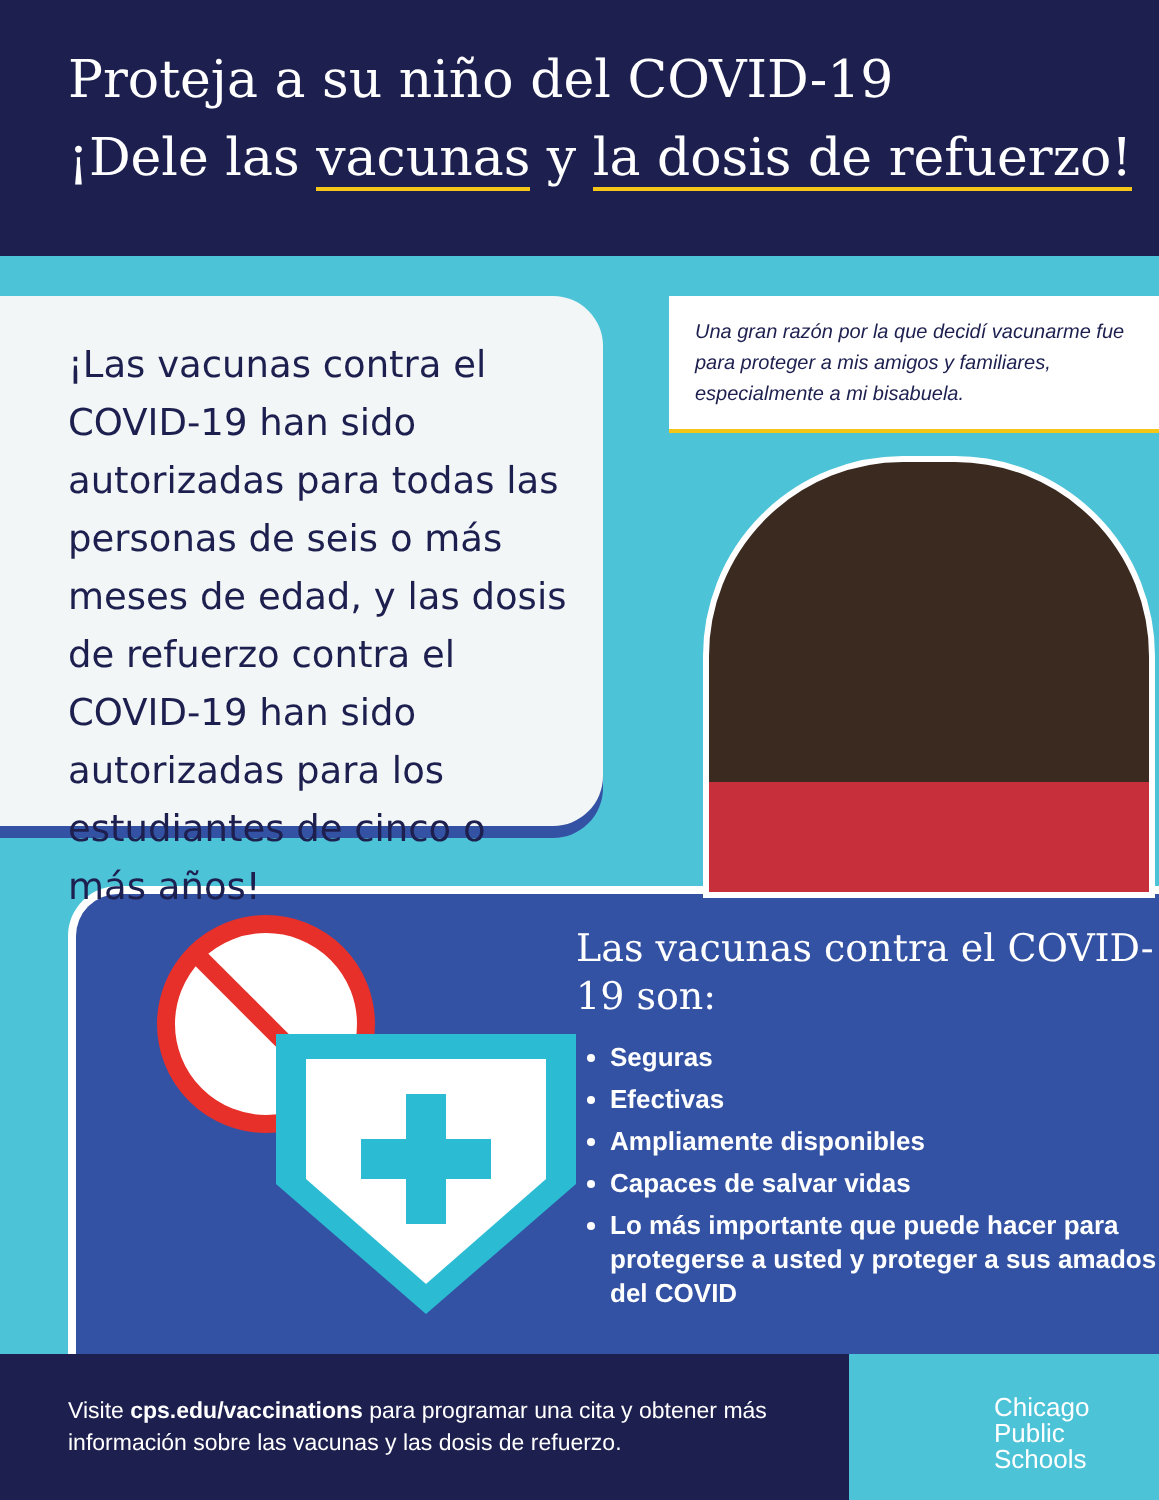Proteja a su niño del COVID-19
¡Dele las vacunas y la dosis de refuerzo!
¡Las vacunas contra el COVID-19 han sido autorizadas para todas las personas de seis o más meses de edad, y las dosis de refuerzo contra el COVID-19 han sido autorizadas para los estudiantes de cinco o más años!
Una gran razón por la que decidí vacunarme fue para proteger a mis amigos y familiares, especialmente a mi bisabuela.
Las vacunas contra el COVID-19 son:
Seguras
Efectivas
Ampliamente disponibles
Capaces de salvar vidas
Lo más importante que puede hacer para protegerse a usted y proteger a sus amados del COVID
Visite cps.edu/vaccinations para programar una cita y obtener más información sobre las vacunas y las dosis de refuerzo.
Chicago
Public
Schools